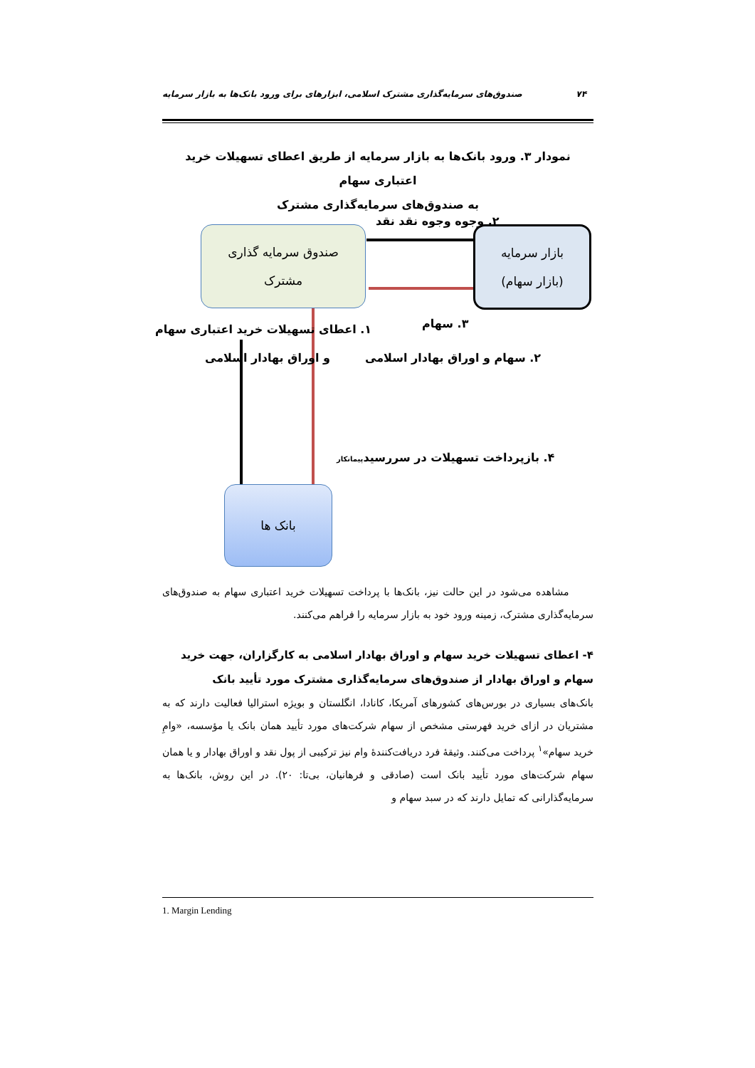۷۴ صندوق‌های سرمایه‌گذاری مشترک اسلامی، ابزارهای برای ورود بانک‌ها به بازار سرمایه
نمودار ۳. ورود بانک‌ها به بازار سرمایه از طریق اعطای تسهیلات خرید اعتباری سهام
به صندوق‌های سرمایه‌گذاری مشترک
صندوق سرمایه گذاری
مشترک
بازار سرمایه
(بازار سهام)
بانک ها
۲. وجوه وجوه نقد نقد
۱. اعطای تسهیلات خرید اعتباری سهام
و اوراق بهادار اسلامی
۳. سهام
۲. سهام و اوراق بهادار اسلامی
۴. بازپرداخت تسهیلات در سررسیدپیمانکار
مشاهده می‌شود در این حالت نیز، بانک‌ها با پرداخت تسهیلات خرید اعتباری سهام به صندوق‌های سرمایه‌گذاری مشترک، زمینه ورود خود به بازار سرمایه را فراهم می‌کنند.
۴- اعطای تسهیلات خرید سهام و اوراق بهادار اسلامی به کارگزاران، جهت خرید سهام و اوراق بهادار از صندوق‌های سرمایه‌گذاری مشترک مورد تأیید بانک
بانک‌های بسیاری در بورس‌های کشورهای آمریکا، کانادا، انگلستان و بویژه استرالیا فعالیت دارند که به مشتریان در ازای خرید فهرستی مشخص از سهام شرکت‌های مورد تأیید همان بانک یا مؤسسه، «وامِ خرید سهام»<sup>۱</sup> پرداخت می‌کنند. وثیقهٔ فرد دریافت‌کنندهٔ وام نیز ترکیبی از پول نقد و اوراق بهادار و یا همان سهام شرکت‌های مورد تأیید بانک است (صادقی و فرهانیان، بی‌تا: ۲۰). در این روش، بانک‌ها به سرمایه‌گذارانی که تمایل دارند که در سبد سهام و
1. Margin Lending